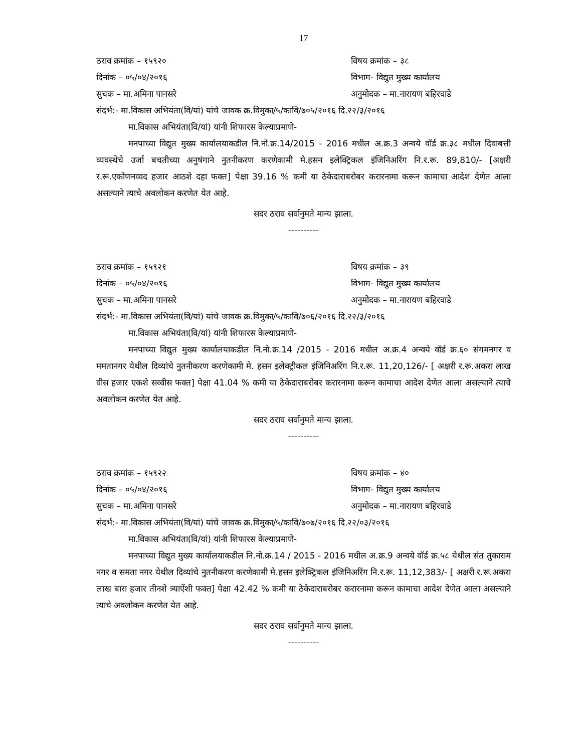17
ठराव क्रमांक – १५९२० विषय क्रमांक – ३८
दिनांक – ०५/०४/२०१६ विभाग- विद्युत मुख्य कार्यालय
सुचक – मा.अमिना पानसरे अनुमोदक – मा.नारायण बहिरवाडे
संदर्भ:- मा.विकास अभियंता(वि/यां) यांचे जावक क्र.विमुका/५/कावि/७०५/२०१६ दि.२२/३/२०१६
मा.विकास अभियंता(वि/यां) यांनी शिफारस केल्याप्रमाणे-
मनपाच्या विद्युत मुख्य कार्यालयाकडील नि.नो.क्र.14/2015 - 2016 मधील अ.क्र.3 अन्वये वॉर्ड क्र.३८ मधील दिवाबत्ती व्यवस्थेचे उर्जा बचतीच्या अनुषंगाने नुतनीकरण करणेकामी मे.हसन इलेक्ट्रिकल इंजिनिअरिंग नि.र.रू. 89,810/- [अक्षरी र.रू.एकोणनव्वद हजार आठशे दहा फक्त] पेक्षा 39.16 % कमी या ठेकेदाराबरोबर करारनामा करून कामाचा आदेश देणेत आला असल्याने त्याचे अवलोकन करणेत येत आहे.
सदर ठराव सर्वानुमते मान्य झाला.
----------
ठराव क्रमांक – १५९२१ विषय क्रमांक – ३९
दिनांक – ०५/०४/२०१६ विभाग- विद्युत मुख्य कार्यालय
सुचक – मा.अमिना पानसरे अनुमोदक – मा.नारायण बहिरवाडे
संदर्भ:- मा.विकास अभियंता(वि/यां) यांचे जावक क्र.विमुका/५/कावि/७०६/२०१६ दि.२२/३/२०१६
मा.विकास अभियंता(वि/यां) यांनी शिफारस केल्याप्रमाणे-
मनपाच्या विद्युत मुख्य कार्यालयाकडील नि.नो.क्र.14 /2015 - 2016 मधील अ.क्र.4 अन्वये वॉर्ड क्र.६० संगमनगर व ममतानगर येथील दिव्यांचे नुतनीकरण करणेकामी मे. हसन इलेक्ट्रीकल इंजिनिअरिंग नि.र.रू. 11,20,126/- [ अक्षरी र.रू.अकरा लाख वीस हजार एकशे सव्वीस फक्त] पेक्षा 41.04 % कमी या ठेकेदाराबरोबर करारनामा करून कामाचा आदेश देणेत आला असल्याने त्याचे अवलोकन करणेत येत आहे.
सदर ठराव सर्वानुमते मान्य झाला.
----------
ठराव क्रमांक – १५९२२ विषय क्रमांक – ४०
दिनांक – ०५/०४/२०१६ विभाग- विद्युत मुख्य कार्यालय
सुचक – मा.अमिना पानसरे अनुमोदक – मा.नारायण बहिरवाडे
संदर्भ:- मा.विकास अभियंता(वि/यां) यांचे जावक क्र.विमुका/५/कावि/७०७/२०१६ दि.२२/०३/२०१६
मा.विकास अभियंता(वि/यां) यांनी शिफारस केल्याप्रमाणे-
मनपाच्या विद्युत मुख्य कार्यालयाकडील नि.नो.क्र.14 / 2015 - 2016 मधील अ.क्र.9 अन्वये वॉर्ड क्र.५८ येथील संत तुकाराम नगर व समता नगर येथील दिव्यांचे नुतनीकरण करणेकामी मे.हसन इलेक्ट्रिकल इंजिनिअरिंग नि.र.रू. 11,12,383/- [ अक्षरी र.रू.अकरा लाख बारा हजार तीनशे त्र्याऐंशी फक्त] पेक्षा 42.42 % कमी या ठेकेदाराबरोबर करारनामा करून कामाचा आदेश देणेत आला असल्याने त्याचे अवलोकन करणेत येत आहे.
सदर ठराव सर्वानुमते मान्य झाला.
----------